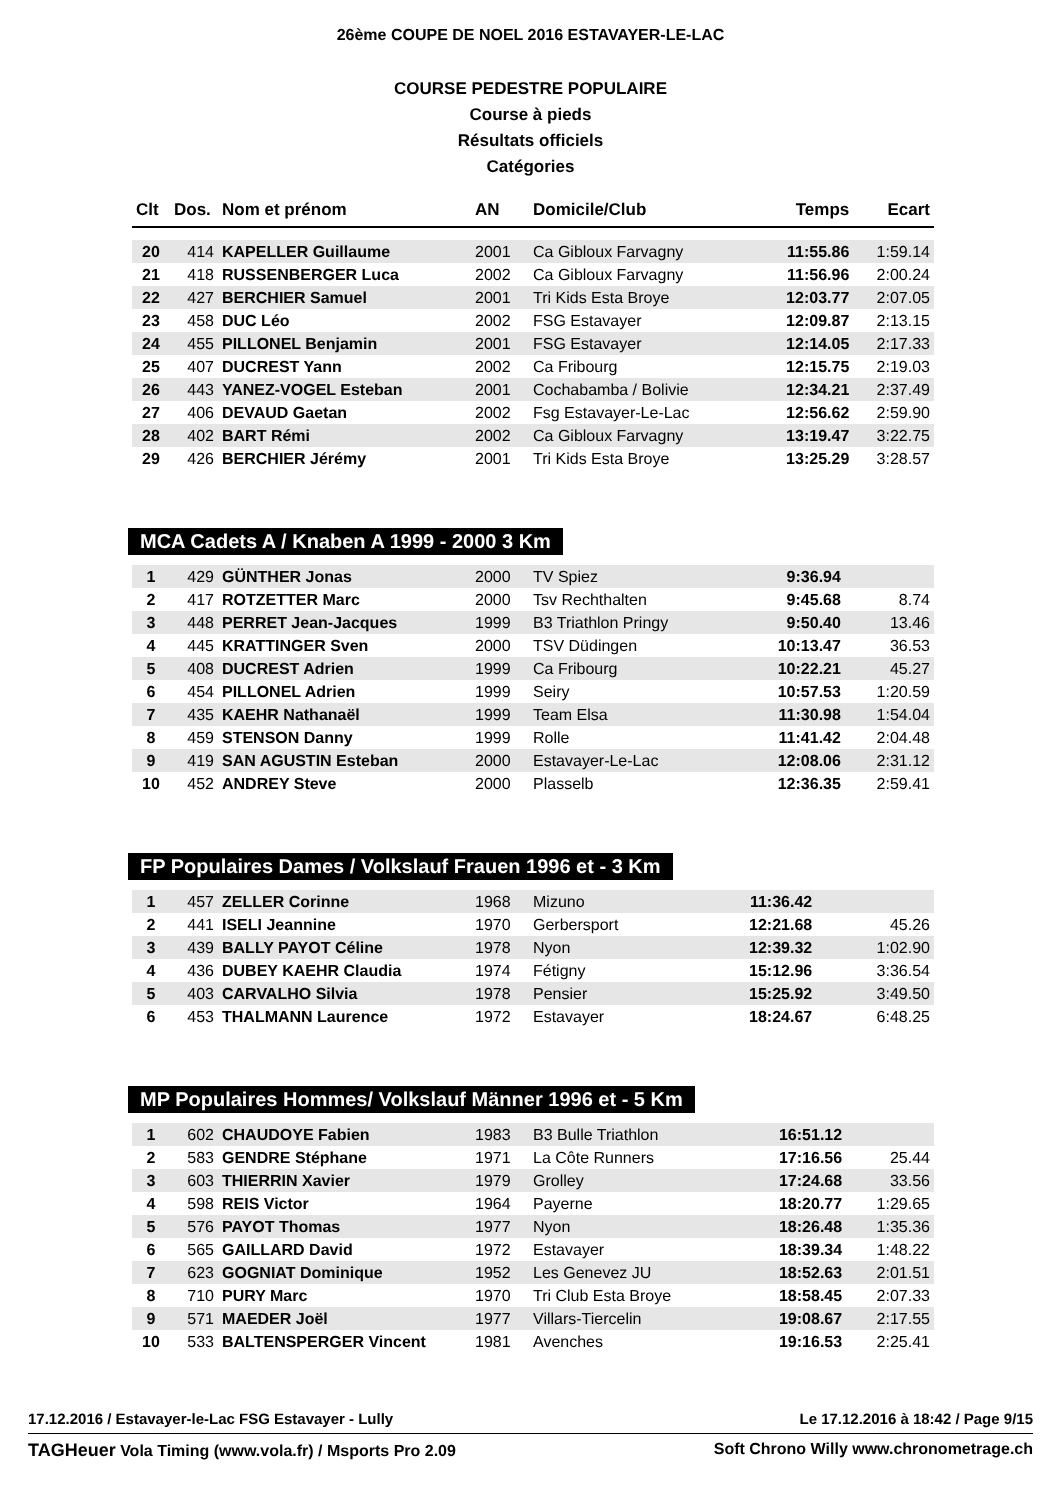26ème COUPE DE NOEL 2016 ESTAVAYER-LE-LAC
COURSE PEDESTRE POPULAIRE
Course à pieds
Résultats officiels
Catégories
| Clt | Dos. | Nom et prénom | AN | Domicile/Club | Temps | Ecart |
| --- | --- | --- | --- | --- | --- | --- |
| 20 | 414 | KAPELLER Guillaume | 2001 | Ca Gibloux Farvagny | 11:55.86 | 1:59.14 |
| 21 | 418 | RUSSENBERGER Luca | 2002 | Ca Gibloux Farvagny | 11:56.96 | 2:00.24 |
| 22 | 427 | BERCHIER Samuel | 2001 | Tri Kids Esta Broye | 12:03.77 | 2:07.05 |
| 23 | 458 | DUC Léo | 2002 | FSG Estavayer | 12:09.87 | 2:13.15 |
| 24 | 455 | PILLONEL Benjamin | 2001 | FSG Estavayer | 12:14.05 | 2:17.33 |
| 25 | 407 | DUCREST Yann | 2002 | Ca Fribourg | 12:15.75 | 2:19.03 |
| 26 | 443 | YANEZ-VOGEL Esteban | 2001 | Cochabamba / Bolivie | 12:34.21 | 2:37.49 |
| 27 | 406 | DEVAUD Gaetan | 2002 | Fsg Estavayer-Le-Lac | 12:56.62 | 2:59.90 |
| 28 | 402 | BART Rémi | 2002 | Ca Gibloux Farvagny | 13:19.47 | 3:22.75 |
| 29 | 426 | BERCHIER Jérémy | 2001 | Tri Kids Esta Broye | 13:25.29 | 3:28.57 |
MCA Cadets A / Knaben A 1999 - 2000 3 Km
| 1 | 429 | GÜNTHER Jonas | 2000 | TV Spiez | 9:36.94 | |
| 2 | 417 | ROTZETTER Marc | 2000 | Tsv Rechthalten | 9:45.68 | 8.74 |
| 3 | 448 | PERRET Jean-Jacques | 1999 | B3 Triathlon Pringy | 9:50.40 | 13.46 |
| 4 | 445 | KRATTINGER Sven | 2000 | TSV Düdingen | 10:13.47 | 36.53 |
| 5 | 408 | DUCREST Adrien | 1999 | Ca Fribourg | 10:22.21 | 45.27 |
| 6 | 454 | PILLONEL Adrien | 1999 | Seiry | 10:57.53 | 1:20.59 |
| 7 | 435 | KAEHR Nathanaël | 1999 | Team Elsa | 11:30.98 | 1:54.04 |
| 8 | 459 | STENSON Danny | 1999 | Rolle | 11:41.42 | 2:04.48 |
| 9 | 419 | SAN AGUSTIN Esteban | 2000 | Estavayer-Le-Lac | 12:08.06 | 2:31.12 |
| 10 | 452 | ANDREY Steve | 2000 | Plasselb | 12:36.35 | 2:59.41 |
FP Populaires Dames / Volkslauf Frauen 1996 et - 3 Km
| 1 | 457 | ZELLER Corinne | 1968 | Mizuno | 11:36.42 | |
| 2 | 441 | ISELI Jeannine | 1970 | Gerbersport | 12:21.68 | 45.26 |
| 3 | 439 | BALLY PAYOT Céline | 1978 | Nyon | 12:39.32 | 1:02.90 |
| 4 | 436 | DUBEY KAEHR Claudia | 1974 | Fétigny | 15:12.96 | 3:36.54 |
| 5 | 403 | CARVALHO Silvia | 1978 | Pensier | 15:25.92 | 3:49.50 |
| 6 | 453 | THALMANN Laurence | 1972 | Estavayer | 18:24.67 | 6:48.25 |
MP Populaires Hommes/ Volkslauf Männer 1996 et - 5 Km
| 1 | 602 | CHAUDOYE Fabien | 1983 | B3 Bulle Triathlon | 16:51.12 | |
| 2 | 583 | GENDRE Stéphane | 1971 | La Côte Runners | 17:16.56 | 25.44 |
| 3 | 603 | THIERRIN Xavier | 1979 | Grolley | 17:24.68 | 33.56 |
| 4 | 598 | REIS Victor | 1964 | Payerne | 18:20.77 | 1:29.65 |
| 5 | 576 | PAYOT Thomas | 1977 | Nyon | 18:26.48 | 1:35.36 |
| 6 | 565 | GAILLARD David | 1972 | Estavayer | 18:39.34 | 1:48.22 |
| 7 | 623 | GOGNIAT Dominique | 1952 | Les Genevez JU | 18:52.63 | 2:01.51 |
| 8 | 710 | PURY Marc | 1970 | Tri Club Esta Broye | 18:58.45 | 2:07.33 |
| 9 | 571 | MAEDER Joël | 1977 | Villars-Tiercelin | 19:08.67 | 2:17.55 |
| 10 | 533 | BALTENSPERGER Vincent | 1981 | Avenches | 19:16.53 | 2:25.41 |
17.12.2016 / Estavayer-le-Lac FSG Estavayer - Lully Le 17.12.2016 à 18:42 / Page 9/15
TAGHeuer Vola Timing (www.vola.fr) / Msports Pro 2.09 Soft Chrono Willy www.chronometrage.ch